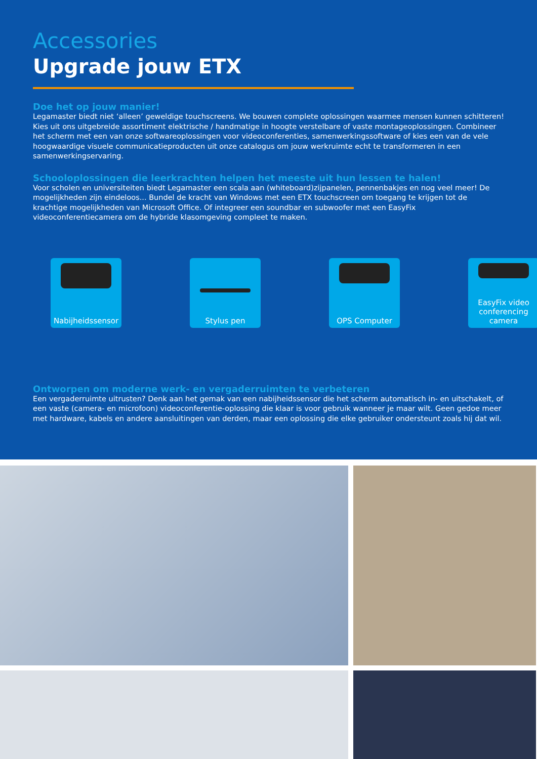Accessories
Upgrade jouw ETX
Doe het op jouw manier!
Legamaster biedt niet ‘alleen’ geweldige touchscreens. We bouwen complete oplossingen waarmee mensen kunnen schitteren! Kies uit ons uitgebreide assortiment elektrische / handmatige in hoogte verstelbare of vaste montageoplossingen. Combineer het scherm met een van onze softwareoplossingen voor videoconferenties, samenwerkingssoftware of kies een van de vele hoogwaardige visuele communicatieproducten uit onze catalogus om jouw werkruimte echt te transformeren in een samenwerkingservaring.
Schooloplossingen die leerkrachten helpen het meeste uit hun lessen te halen!
Voor scholen en universiteiten biedt Legamaster een scala aan (whiteboard)zijpanelen, pennenbakjes en nog veel meer! De mogelijkheden zijn eindeloos... Bundel de kracht van Windows met een ETX touchscreen om toegang te krijgen tot de krachtige mogelijkheden van Microsoft Office. Of integreer een soundbar en subwoofer met een EasyFix videoconferentiecamera om de hybride klasomgeving compleet te maken.
Nabijheidssensor
Stylus pen OPS Computer EasyFix video conferencing camera
Ontworpen om moderne werk- en vergaderruimten te verbeteren
Een vergaderruimte uitrusten? Denk aan het gemak van een nabijheidssensor die het scherm automatisch in- en uitschakelt, of een vaste (camera- en microfoon) videoconferentie-oplossing die klaar is voor gebruik wanneer je maar wilt. Geen gedoe meer met hardware, kabels en andere aansluitingen van derden, maar een oplossing die elke gebruiker ondersteunt zoals hij dat wil.